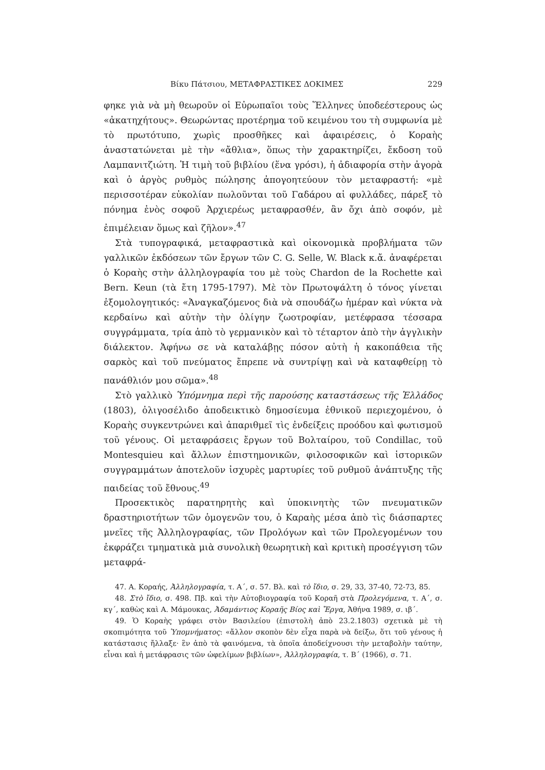Βίκυ Πάτσιου, ΜΕΤΑΦΡΑΣΤΙΚΕΣ ΔΟΚΙΜΕΣ 229
φηκε γιὰ νὰ μὴ θεωροῦν οἱ Εὐρωπαῖοι τοὺς Ἕλληνες ὑποδεέστερους ὡς «ἀκατηχήτους». Θεωρώντας προτέρημα τοῦ κειμένου του τὴ συμφωνία μὲ τὸ πρωτότυπο, χωρὶς προσθῆκες καὶ ἀφαιρέσεις, ὁ Κοραὴς ἀναστατώνεται μὲ τὴν «ἄθλια», ὅπως τὴν χαρακτηρίζει, ἔκδοση τοῦ Λαμπανιτζιώτη. Ἡ τιμὴ τοῦ βιβλίου (ἕνα γρόσι), ἡ ἀδιαφορία στὴν ἀγορὰ καὶ ὁ ἀργὸς ρυθμὸς πώλησης ἀπογοητεύουν τὸν μεταφραστή: «μὲ περισσοτέραν εὐκολίαν πωλοῦνται τοῦ Γαδάρου αἱ φυλλάδες, πάρεξ τὸ πόνημα ἑνὸς σοφοῦ Ἀρχιερέως μεταφρασθέν, ἂν ὄχι ἀπὸ σοφόν, μὲ ἐπιμέλειαν ὅμως καὶ ζῆλον».<sup>47</sup>
Στὰ τυπογραφικά, μεταφραστικὰ καὶ οἰκονομικὰ προβλήματα τῶν γαλλικῶν ἐκδόσεων τῶν ἔργων τῶν C. G. Selle, W. Black κ.ἄ. ἀναφέρεται ὁ Κοραὴς στὴν ἀλληλογραφία του μὲ τοὺς Chardon de la Rochette καὶ Bern. Keun (τὰ ἔτη 1795-1797). Μὲ τὸν Πρωτοψάλτη ὁ τόνος γίνεται ἐξομολογητικός: «Ἀναγκαζόμενος διὰ νὰ σπουδάζω ἡμέραν καὶ νύκτα νὰ κερδαίνω καὶ αὐτὴν τὴν ὀλίγην ζωοτροφίαν, μετέφρασα τέσσαρα συγγράμματα, τρία ἀπὸ τὸ γερμανικὸν καὶ τὸ τέταρτον ἀπὸ τὴν ἀγγλικὴν διάλεκτον. Ἀφήνω σε νὰ καταλάβῃς πόσον αὐτὴ ἡ κακοπάθεια τῆς σαρκὸς καὶ τοῦ πνεύματος ἔπρεπε νὰ συντρίψῃ καὶ νὰ καταφθείρῃ τὸ πανάθλιόν μου σῶμα».<sup>48</sup>
Στὸ γαλλικὸ Ὑπόμνημα περὶ τῆς παρούσης καταστάσεως τῆς Ἑλλάδος (1803), ὀλιγοσέλιδο ἀποδεικτικὸ δημοσίευμα ἐθνικοῦ περιεχομένου, ὁ Κοραὴς συγκεντρώνει καὶ ἀπαριθμεῖ τὶς ἐνδείξεις προόδου καὶ φωτισμοῦ τοῦ γένους. Οἱ μεταφράσεις ἔργων τοῦ Βολταίρου, τοῦ Condillac, τοῦ Montesquieu καὶ ἄλλων ἐπιστημονικῶν, φιλοσοφικῶν καὶ ἱστορικῶν συγγραμμάτων ἀποτελοῦν ἰσχυρὲς μαρτυρίες τοῦ ρυθμοῦ ἀνάπτυξης τῆς παιδείας τοῦ ἔθνους.<sup>49</sup>
Προσεκτικὸς παρατηρητὴς καὶ ὑποκινητὴς τῶν πνευματικῶν δραστηριοτήτων τῶν ὁμογενῶν του, ὁ Καραὴς μέσα ἀπὸ τὶς διάσπαρτες μνεῖες τῆς Ἀλληλογραφίας, τῶν Προλόγων καὶ τῶν Προλεγομένων του ἐκφράζει τμηματικὰ μιὰ συνολικὴ θεωρητικὴ καὶ κριτικὴ προσέγγιση τῶν μεταφρά-
47. Α. Κοραής, Ἀλληλογραφία, τ. Α΄, σ. 57. Βλ. καὶ τὸ ἴδιο, σ. 29, 33, 37-40, 72-73, 85.
48. Στὸ ἴδιο, σ. 498. Πβ. καὶ τὴν Αὐτοβιογραφία τοῦ Κοραῆ στὰ Προλεγόμενα, τ. Α΄, σ. κγ΄, καθὼς καὶ Α. Μάμουκας, Ἀδαμάντιος Κοραῆς Βίος καὶ Ἔργα, Ἀθήνα 1989, σ. ιβ΄.
49. Ὁ Κοραὴς γράφει στὸν Βασιλείου (ἐπιστολὴ ἀπὸ 23.2.1803) σχετικὰ μὲ τὴ σκοπιμότητα τοῦ Ὑπομνήματος: «ἄλλον σκοπὸν δὲν εἶχα παρὰ νὰ δείξω, ὅτι τοῦ γένους ἡ κατάστασις ἤλλαξε· ἓν ἀπὸ τὰ φαινόμενα, τὰ ὁποῖα ἀποδείχνουσι τὴν μεταβολὴν ταύτην, εἶναι καὶ ἡ μετάφρασις τῶν ὠφελίμων βιβλίων», Ἀλληλογραφία, τ. Β΄ (1966), σ. 71.